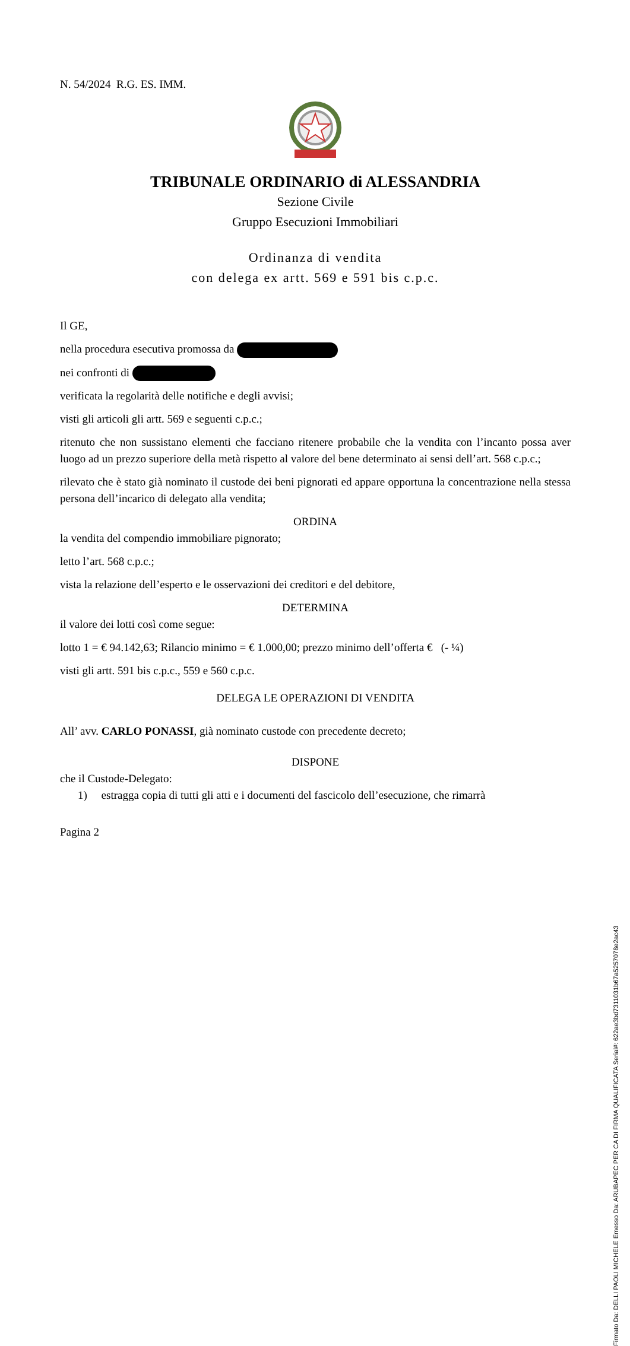N. 54/2024 R.G. ES. IMM.
TRIBUNALE ORDINARIO di ALESSANDRIA
Sezione Civile
Gruppo Esecuzioni Immobiliari
Ordinanza di vendita
con delega ex artt. 569 e 591 bis c.p.c.
Il GE,
nella procedura esecutiva promossa da
nei confronti di
verificata la regolarità delle notifiche e degli avvisi;
visti gli articoli gli artt. 569 e seguenti c.p.c.;
ritenuto che non sussistano elementi che facciano ritenere probabile che la vendita con l’incanto possa aver luogo ad un prezzo superiore della metà rispetto al valore del bene determinato ai sensi dell’art. 568 c.p.c.;
rilevato che è stato già nominato il custode dei beni pignorati ed appare opportuna la concentrazione nella stessa persona dell’incarico di delegato alla vendita;
ORDINA
la vendita del compendio immobiliare pignorato;
letto l’art. 568 c.p.c.;
vista la relazione dell’esperto e le osservazioni dei creditori e del debitore,
DETERMINA
il valore dei lotti così come segue:
lotto 1 = € 94.142,63; Rilancio minimo = € 1.000,00; prezzo minimo dell’offerta € (- ¼)
visti gli artt. 591 bis c.p.c., 559 e 560 c.p.c.
DELEGA LE OPERAZIONI DI VENDITA
All’ avv. CARLO PONASSI, già nominato custode con precedente decreto;
DISPONE
che il Custode-Delegato:
1) estragga copia di tutti gli atti e i documenti del fascicolo dell’esecuzione, che rimarrà
Pagina 2
Firmato Da: DELLI PAOLI MICHELE Emesso Da: ARUBAPEC PER CA DI FIRMA QUALIFICATA Serial#: 622ae3bd7311031b67a5257078e2ac43